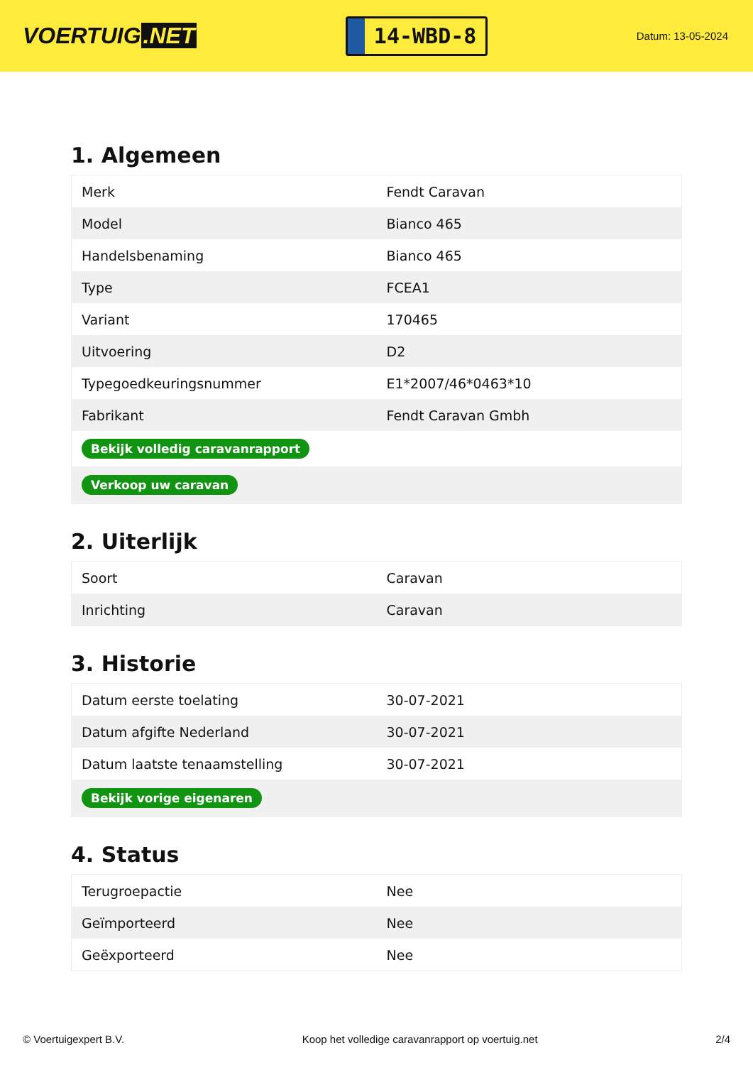VOERTUIG.NET
14-WBD-8
Datum: 13-05-2024
1. Algemeen
| Merk | Fendt Caravan |
| Model | Bianco 465 |
| Handelsbenaming | Bianco 465 |
| Type | FCEA1 |
| Variant | 170465 |
| Uitvoering | D2 |
| Typegoedkeuringsnummer | E1*2007/46*0463*10 |
| Fabrikant | Fendt Caravan Gmbh |
| Bekijk volledig caravanrapport | |
| Verkoop uw caravan | |
2. Uiterlijk
| Soort | Caravan |
| Inrichting | Caravan |
3. Historie
| Datum eerste toelating | 30-07-2021 |
| Datum afgifte Nederland | 30-07-2021 |
| Datum laatste tenaamstelling | 30-07-2021 |
| Bekijk vorige eigenaren | |
4. Status
| Terugroepactie | Nee |
| Geïmporteerd | Nee |
| Geëxporteerd | Nee |
© Voertuigexpert B.V. Koop het volledige caravanrapport op voertuig.net 2/4